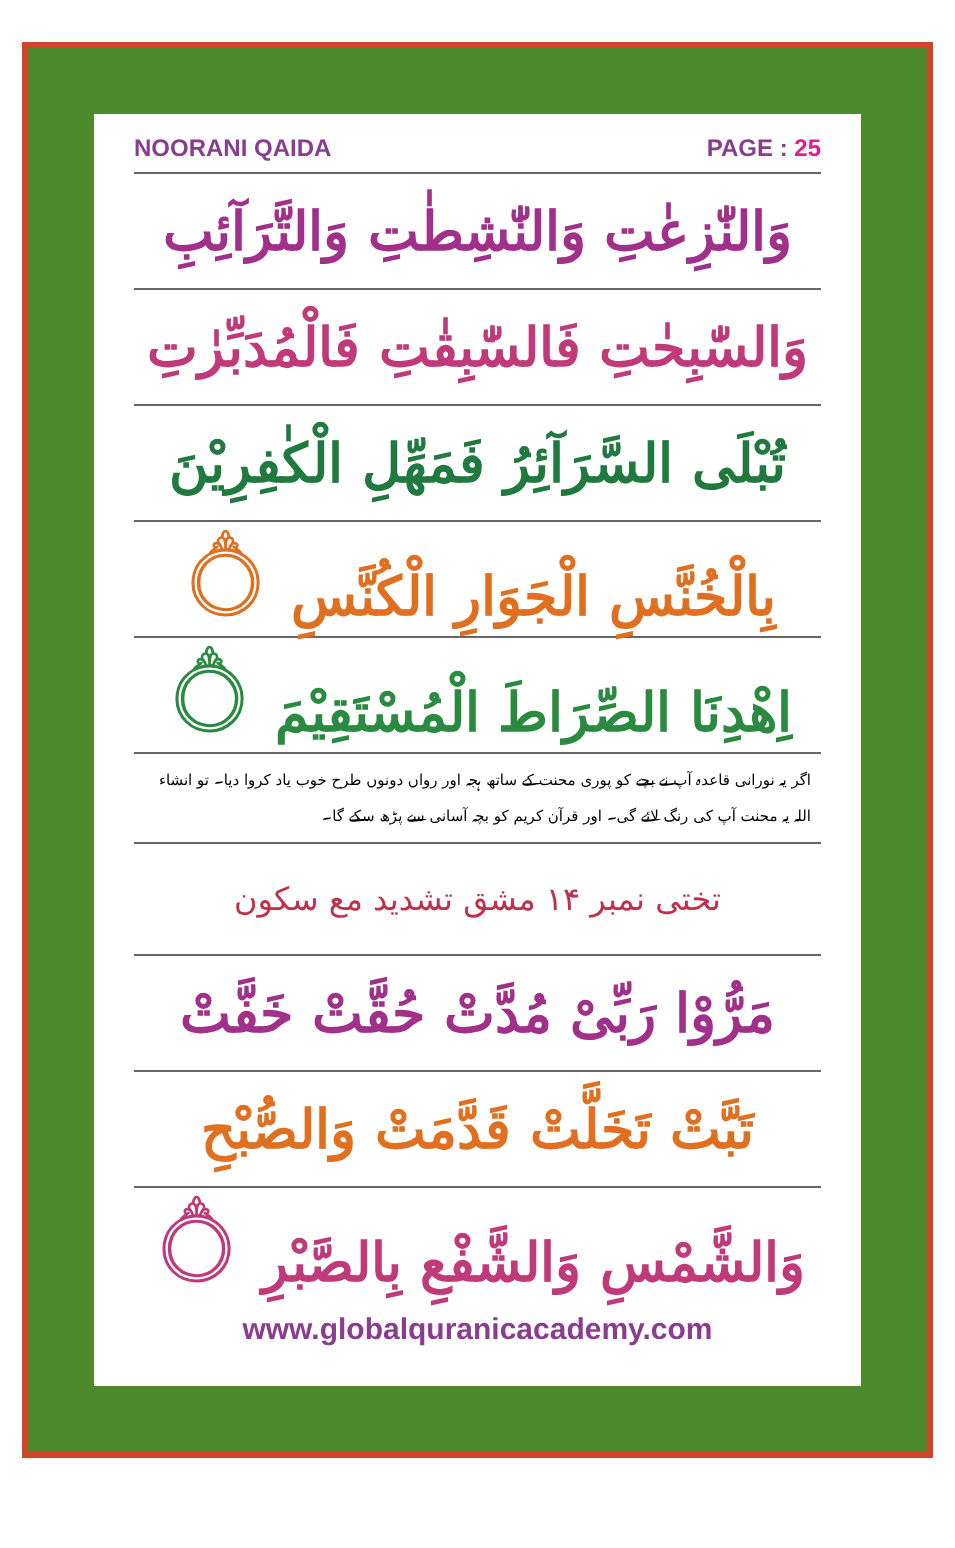NOORANI QAIDA PAGE : 25
وَالنّٰزِعٰتِ وَالنّٰشِطٰتِ وَالتَّرَآئِبِ
وَالسّٰبِحٰتِ فَالسّٰبِقٰتِ فَالْمُدَبِّرٰتِ
تُبْلَى السَّرَآئِرُ فَمَهِّلِ الْكٰفِرِيْنَ
بِالْخُنَّسِ الْجَوَارِ الْكُنَّسِ ۝
اِهْدِنَا الصِّرَاطَ الْمُسْتَقِيْمَ ۝
اگر یہ نورانی قاعدہ آپ نے بچے کو پوری محنت کے ساتھ ہجہ اور رواں دونوں طرح خوب یاد کروا دیا۔ تو انشاء اللہ یہ محنت آپ کی رنگ لائے گی۔ اور قرآن کریم کو بچہ آسانی سے پڑھ سکے گا۔
تختی نمبر ۱۴ مشق تشدید مع سکون
مَرُّوْا رَبِّىْ مُدَّتْ حُقَّتْ خَفَّتْ
تَبَّتْ تَخَلَّتْ قَدَّمَتْ وَالصُّبْحِ
وَالشَّمْسِ وَالشَّفْعِ بِالصَّبْرِ ۝
www.globalquranicacademy.com